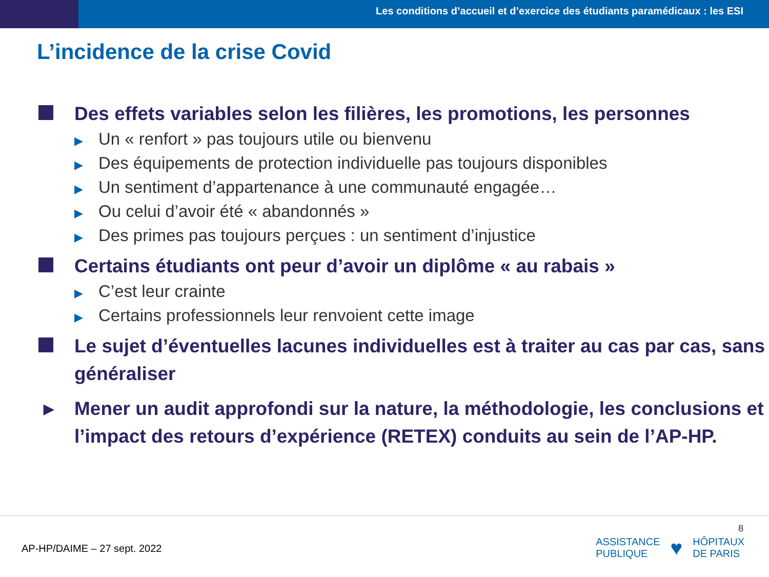Les conditions d’accueil et d’exercice des étudiants paramédicaux : les ESI
L’incidence de la crise Covid
Des effets variables selon les filières, les promotions, les personnes
▶ Un « renfort » pas toujours utile ou bienvenu
▶ Des équipements de protection individuelle pas toujours disponibles
▶ Un sentiment d’appartenance à une communauté engagée…
▶ Ou celui d’avoir été « abandonnés »
▶ Des primes pas toujours perçues : un sentiment d’injustice
Certains étudiants ont peur d’avoir un diplôme « au rabais »
▶ C’est leur crainte
▶ Certains professionnels leur renvoient cette image
Le sujet d’éventuelles lacunes individuelles est à traiter au cas par cas, sans généraliser
▶
Mener un audit approfondi sur la nature, la méthodologie, les conclusions et l’impact des retours d’expérience (RETEX) conduits au sein de l’AP-HP.
AP-HP/DAIME – 27 sept. 2022
8
ASSISTANCE
PUBLIQUE
♥
HÔPITAUX
DE PARIS